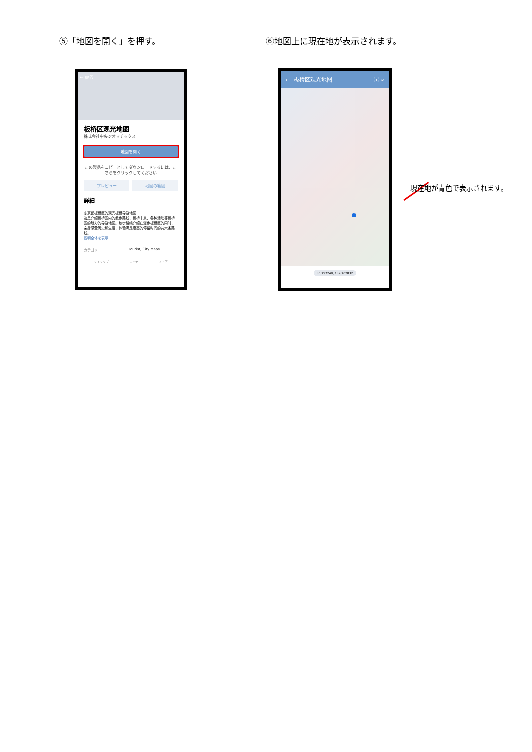⑤「地図を開く」を押す。 ⑥地図上に現在地が表示されます。
← 戻る
板桥区观光地图
株式会社中央ジオマチックス
地図を開く
この製品をコピーとしてダウンロードするには、こちらをクリックしてください
プレビュー 地図の範囲
詳細
东京都板桥区的观光板桥导游地图
这是介绍板桥区内的散步路线、板桥十景、各种活动等板桥区的魅力的导游地图。散步路线介绍在漫步板桥区的同时，亲身感受历史和生活，体验满足度高的停留时间的共六条路线。 …
説明全体を表示
カテゴリ Tourist, City Maps
マイマップ レイヤ ストア
← 板桥区观光地图 ⓘ ⌕
35.757248, 139.702832
現在地が青色で表示されます。